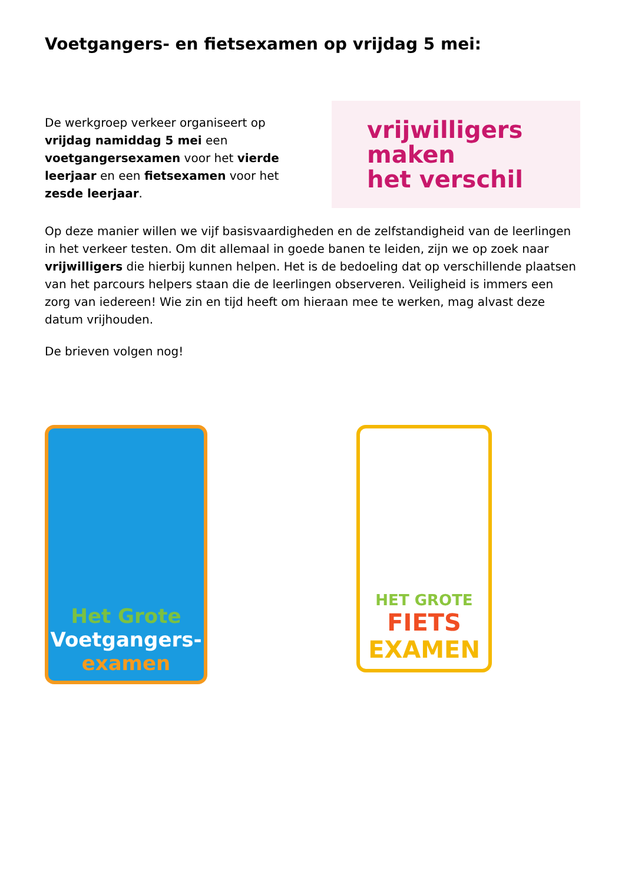Voetgangers- en fietsexamen op vrijdag 5 mei:
De werkgroep verkeer organiseert op vrijdag namiddag 5 mei een voetgangersexamen voor het vierde leerjaar en een fietsexamen voor het zesde leerjaar.
vrijwilligers
maken
het verschil
Op deze manier willen we vijf basisvaardigheden en de zelfstandigheid van de leerlingen in het verkeer testen. Om dit allemaal in goede banen te leiden, zijn we op zoek naar vrijwilligers die hierbij kunnen helpen. Het is de bedoeling dat op verschillende plaatsen van het parcours helpers staan die de leerlingen observeren. Veiligheid is immers een zorg van iedereen! Wie zin en tijd heeft om hieraan mee te werken, mag alvast deze datum vrijhouden.
De brieven volgen nog!
Het Grote
Voetgangers-
examen
HET GROTE
FIETS
EXAMEN